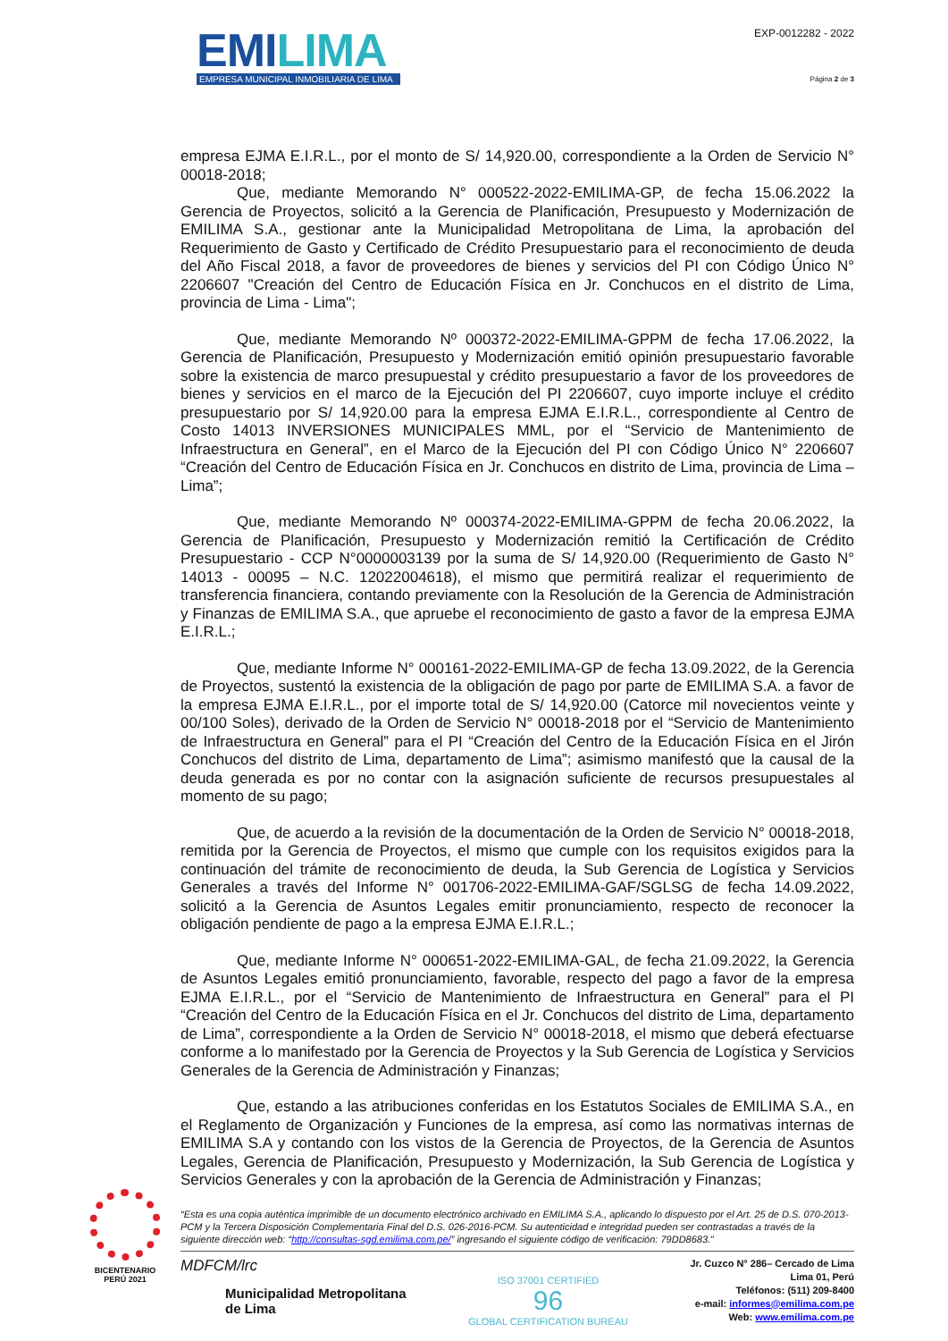EMILIMA
EMPRESA MUNICIPAL INMOBILIARIA DE LIMA
EXP-0012282 - 2022
Página 2 de 3
empresa EJMA E.I.R.L., por el monto de S/ 14,920.00, correspondiente a la Orden de Servicio N° 00018-2018;
Que, mediante Memorando N° 000522-2022-EMILIMA-GP, de fecha 15.06.2022 la Gerencia de Proyectos, solicitó a la Gerencia de Planificación, Presupuesto y Modernización de EMILIMA S.A., gestionar ante la Municipalidad Metropolitana de Lima, la aprobación del Requerimiento de Gasto y Certificado de Crédito Presupuestario para el reconocimiento de deuda del Año Fiscal 2018, a favor de proveedores de bienes y servicios del PI con Código Único N° 2206607 "Creación del Centro de Educación Física en Jr. Conchucos en el distrito de Lima, provincia de Lima - Lima";
Que, mediante Memorando Nº 000372-2022-EMILIMA-GPPM de fecha 17.06.2022, la Gerencia de Planificación, Presupuesto y Modernización emitió opinión presupuestario favorable sobre la existencia de marco presupuestal y crédito presupuestario a favor de los proveedores de bienes y servicios en el marco de la Ejecución del PI 2206607, cuyo importe incluye el crédito presupuestario por S/ 14,920.00 para la empresa EJMA E.I.R.L., correspondiente al Centro de Costo 14013 INVERSIONES MUNICIPALES MML, por el “Servicio de Mantenimiento de Infraestructura en General”, en el Marco de la Ejecución del PI con Código Único N° 2206607 “Creación del Centro de Educación Física en Jr. Conchucos en distrito de Lima, provincia de Lima – Lima”;
Que, mediante Memorando Nº 000374-2022-EMILIMA-GPPM de fecha 20.06.2022, la Gerencia de Planificación, Presupuesto y Modernización remitió la Certificación de Crédito Presupuestario - CCP N°0000003139 por la suma de S/ 14,920.00 (Requerimiento de Gasto N° 14013 - 00095 – N.C. 12022004618), el mismo que permitirá realizar el requerimiento de transferencia financiera, contando previamente con la Resolución de la Gerencia de Administración y Finanzas de EMILIMA S.A., que apruebe el reconocimiento de gasto a favor de la empresa EJMA E.I.R.L.;
Que, mediante Informe N° 000161-2022-EMILIMA-GP de fecha 13.09.2022, de la Gerencia de Proyectos, sustentó la existencia de la obligación de pago por parte de EMILIMA S.A. a favor de la empresa EJMA E.I.R.L., por el importe total de S/ 14,920.00 (Catorce mil novecientos veinte y 00/100 Soles), derivado de la Orden de Servicio N° 00018-2018 por el “Servicio de Mantenimiento de Infraestructura en General” para el PI “Creación del Centro de la Educación Física en el Jirón Conchucos del distrito de Lima, departamento de Lima”; asimismo manifestó que la causal de la deuda generada es por no contar con la asignación suficiente de recursos presupuestales al momento de su pago;
Que, de acuerdo a la revisión de la documentación de la Orden de Servicio N° 00018-2018, remitida por la Gerencia de Proyectos, el mismo que cumple con los requisitos exigidos para la continuación del trámite de reconocimiento de deuda, la Sub Gerencia de Logística y Servicios Generales a través del Informe N° 001706-2022-EMILIMA-GAF/SGLSG de fecha 14.09.2022, solicitó a la Gerencia de Asuntos Legales emitir pronunciamiento, respecto de reconocer la obligación pendiente de pago a la empresa EJMA E.I.R.L.;
Que, mediante Informe N° 000651-2022-EMILIMA-GAL, de fecha 21.09.2022, la Gerencia de Asuntos Legales emitió pronunciamiento, favorable, respecto del pago a favor de la empresa EJMA E.I.R.L., por el “Servicio de Mantenimiento de Infraestructura en General” para el PI “Creación del Centro de la Educación Física en el Jr. Conchucos del distrito de Lima, departamento de Lima”, correspondiente a la Orden de Servicio N° 00018-2018, el mismo que deberá efectuarse conforme a lo manifestado por la Gerencia de Proyectos y la Sub Gerencia de Logística y Servicios Generales de la Gerencia de Administración y Finanzas;
Que, estando a las atribuciones conferidas en los Estatutos Sociales de EMILIMA S.A., en el Reglamento de Organización y Funciones de la empresa, así como las normativas internas de EMILIMA S.A y contando con los vistos de la Gerencia de Proyectos, de la Gerencia de Asuntos Legales, Gerencia de Planificación, Presupuesto y Modernización, la Sub Gerencia de Logística y Servicios Generales y con la aprobación de la Gerencia de Administración y Finanzas;
“Esta es una copia auténtica imprimible de un documento electrónico archivado en EMILIMA S.A., aplicando lo dispuesto por el Art. 25 de D.S. 070-2013-PCM y la Tercera Disposición Complementaria Final del D.S. 026-2016-PCM. Su autenticidad e integridad pueden ser contrastadas a través de la siguiente dirección web: “http://consultas-sgd.emilima.com.pe/” ingresando el siguiente código de verificación: 79DD8683.”
MDFCM/lrc
Municipalidad Metropolitana
de Lima
ISO 37001 CERTIFIED
96
GLOBAL CERTIFICATION BUREAU
Jr. Cuzco N° 286– Cercado de Lima
Lima 01, Perú
Teléfonos: (511) 209-8400
e-mail: informes@emilima.com.pe
Web: www.emilima.com.pe
BICENTENARIO
PERÚ 2021